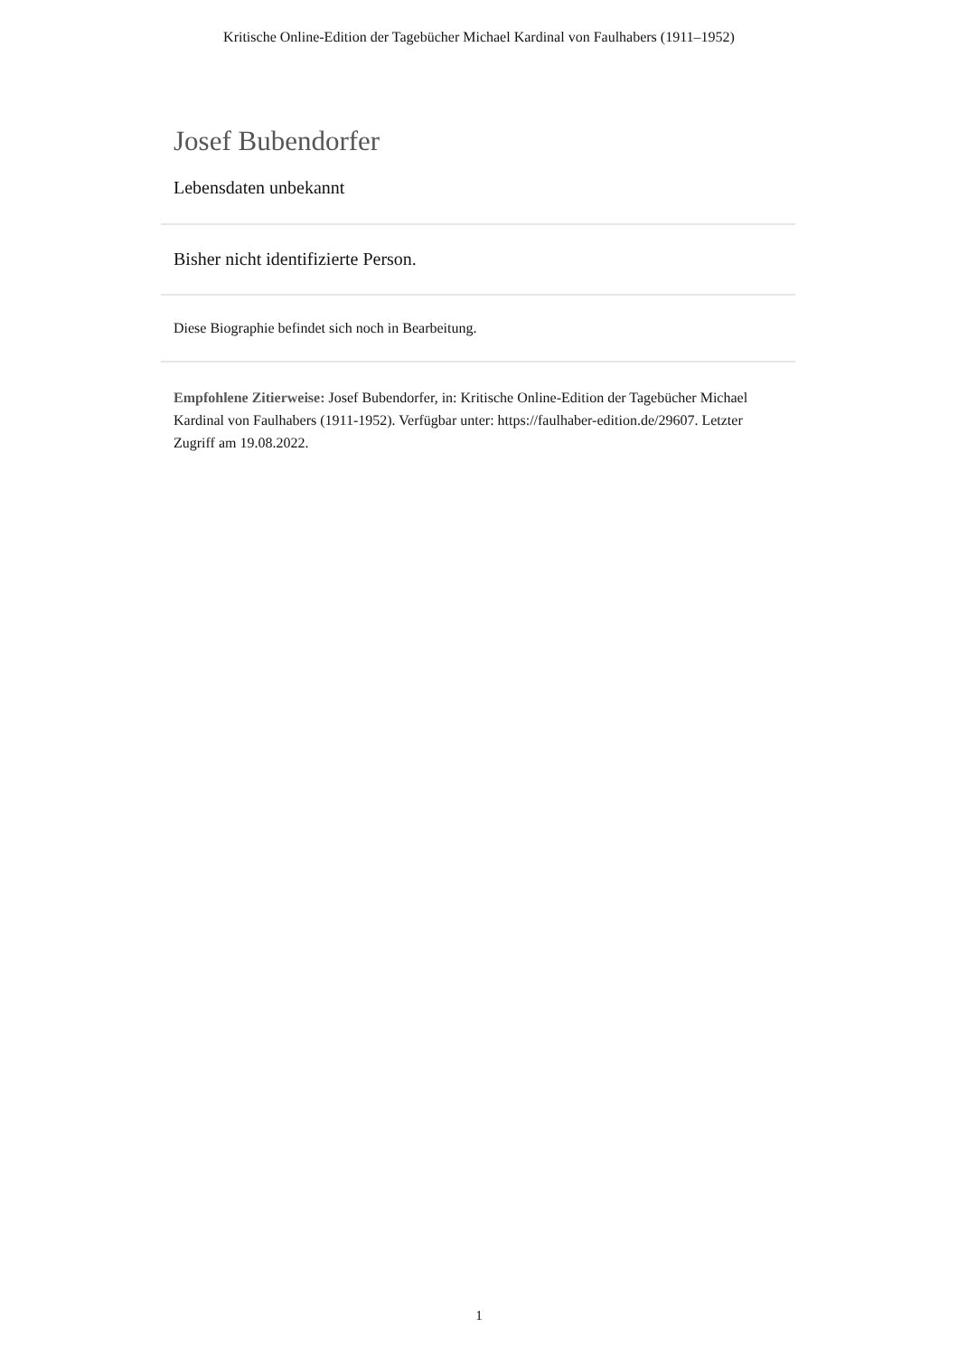Kritische Online-Edition der Tagebücher Michael Kardinal von Faulhabers (1911–1952)
Josef Bubendorfer
Lebensdaten unbekannt
Bisher nicht identifizierte Person.
Diese Biographie befindet sich noch in Bearbeitung.
Empfohlene Zitierweise: Josef Bubendorfer, in: Kritische Online-Edition der Tagebücher Michael Kardinal von Faulhabers (1911-1952). Verfügbar unter: https://faulhaber-edition.de/29607. Letzter Zugriff am 19.08.2022.
1